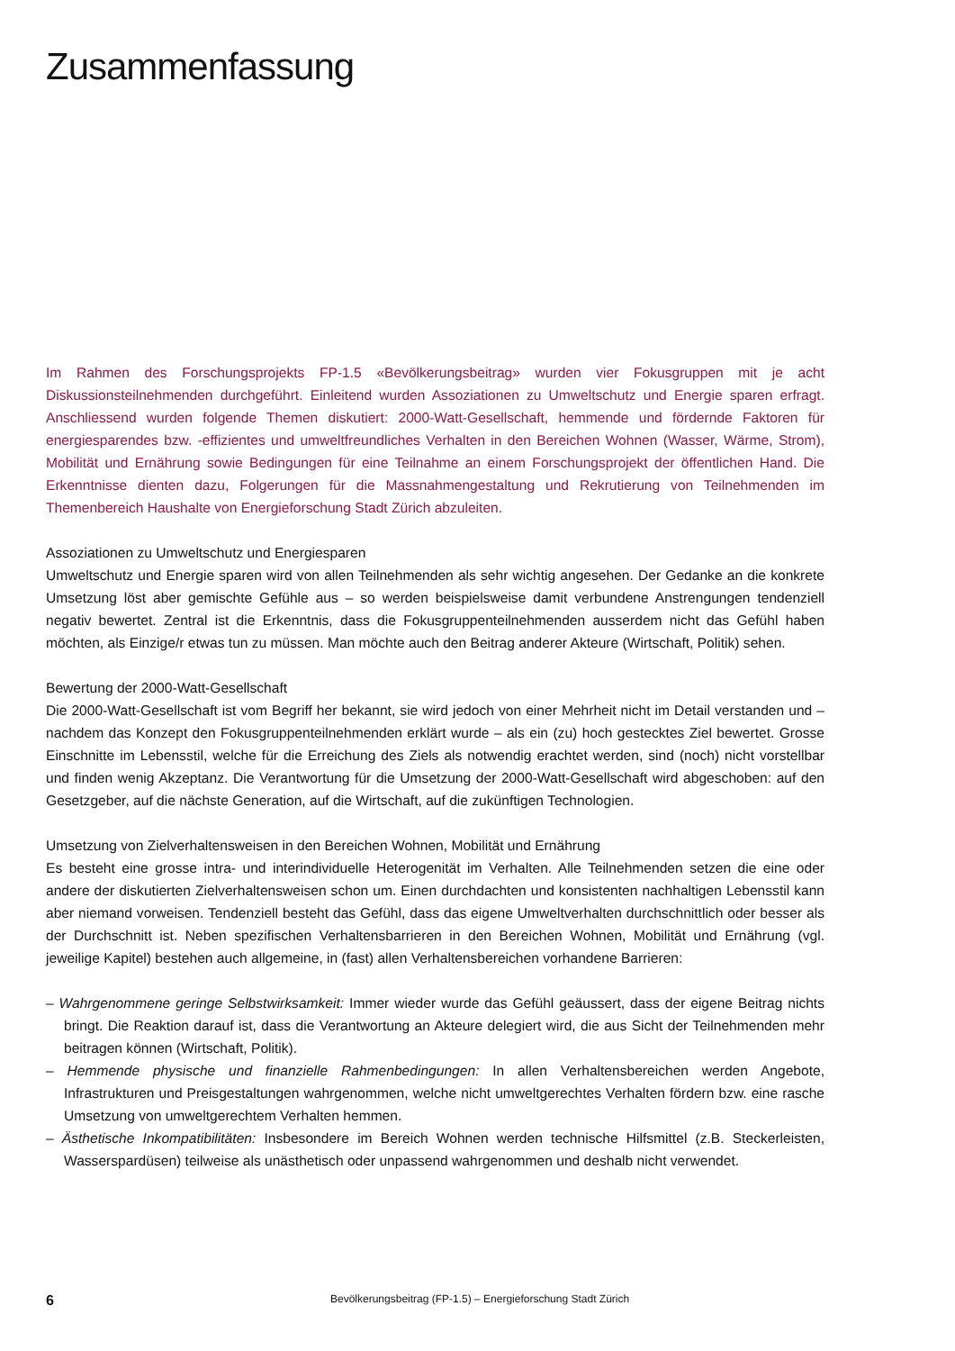Zusammenfassung
Im Rahmen des Forschungsprojekts FP-1.5 «Bevölkerungsbeitrag» wurden vier Fokusgruppen mit je acht Diskussionsteilnehmenden durchgeführt. Einleitend wurden Assoziationen zu Umweltschutz und Energie sparen erfragt. Anschliessend wurden folgende Themen diskutiert: 2000-Watt-Gesellschaft, hemmende und fördernde Faktoren für energiesparendes bzw. -effizientes und umweltfreundliches Verhalten in den Bereichen Wohnen (Wasser, Wärme, Strom), Mobilität und Ernährung sowie Bedingungen für eine Teilnahme an einem Forschungsprojekt der öffentlichen Hand. Die Erkenntnisse dienten dazu, Folgerungen für die Massnahmengestaltung und Rekrutierung von Teilnehmenden im Themenbereich Haushalte von Energieforschung Stadt Zürich abzuleiten.
Assoziationen zu Umweltschutz und Energiesparen
Umweltschutz und Energie sparen wird von allen Teilnehmenden als sehr wichtig angesehen. Der Gedanke an die konkrete Umsetzung löst aber gemischte Gefühle aus – so werden beispielsweise damit verbundene Anstrengungen tendenziell negativ bewertet. Zentral ist die Erkenntnis, dass die Fokusgruppenteilnehmenden ausserdem nicht das Gefühl haben möchten, als Einzige/r etwas tun zu müssen. Man möchte auch den Beitrag anderer Akteure (Wirtschaft, Politik) sehen.
Bewertung der 2000-Watt-Gesellschaft
Die 2000-Watt-Gesellschaft ist vom Begriff her bekannt, sie wird jedoch von einer Mehrheit nicht im Detail verstanden und – nachdem das Konzept den Fokusgruppenteilnehmenden erklärt wurde – als ein (zu) hoch gestecktes Ziel bewertet. Grosse Einschnitte im Lebensstil, welche für die Erreichung des Ziels als notwendig erachtet werden, sind (noch) nicht vorstellbar und finden wenig Akzeptanz. Die Verantwortung für die Umsetzung der 2000-Watt-Gesellschaft wird abgeschoben: auf den Gesetzgeber, auf die nächste Generation, auf die Wirtschaft, auf die zukünftigen Technologien.
Umsetzung von Zielverhaltensweisen in den Bereichen Wohnen, Mobilität und Ernährung
Es besteht eine grosse intra- und interindividuelle Heterogenität im Verhalten. Alle Teilnehmenden setzen die eine oder andere der diskutierten Zielverhaltensweisen schon um. Einen durchdachten und konsistenten nachhaltigen Lebensstil kann aber niemand vorweisen. Tendenziell besteht das Gefühl, dass das eigene Umweltverhalten durchschnittlich oder besser als der Durchschnitt ist. Neben spezifischen Verhaltensbarrieren in den Bereichen Wohnen, Mobilität und Ernährung (vgl. jeweilige Kapitel) bestehen auch allgemeine, in (fast) allen Verhaltensbereichen vorhandene Barrieren:
– Wahrgenommene geringe Selbstwirksamkeit: Immer wieder wurde das Gefühl geäussert, dass der eigene Beitrag nichts bringt. Die Reaktion darauf ist, dass die Verantwortung an Akteure delegiert wird, die aus Sicht der Teilnehmenden mehr beitragen können (Wirtschaft, Politik).
– Hemmende physische und finanzielle Rahmenbedingungen: In allen Verhaltensbereichen werden Angebote, Infrastrukturen und Preisgestaltungen wahrgenommen, welche nicht umweltgerechtes Verhalten fördern bzw. eine rasche Umsetzung von umweltgerechtem Verhalten hemmen.
– Ästhetische Inkompatibilitäten: Insbesondere im Bereich Wohnen werden technische Hilfsmittel (z.B. Steckerleisten, Wasserspardüsen) teilweise als unästhetisch oder unpassend wahrgenommen und deshalb nicht verwendet.
6 Bevölkerungsbeitrag (FP-1.5) – Energieforschung Stadt Zürich